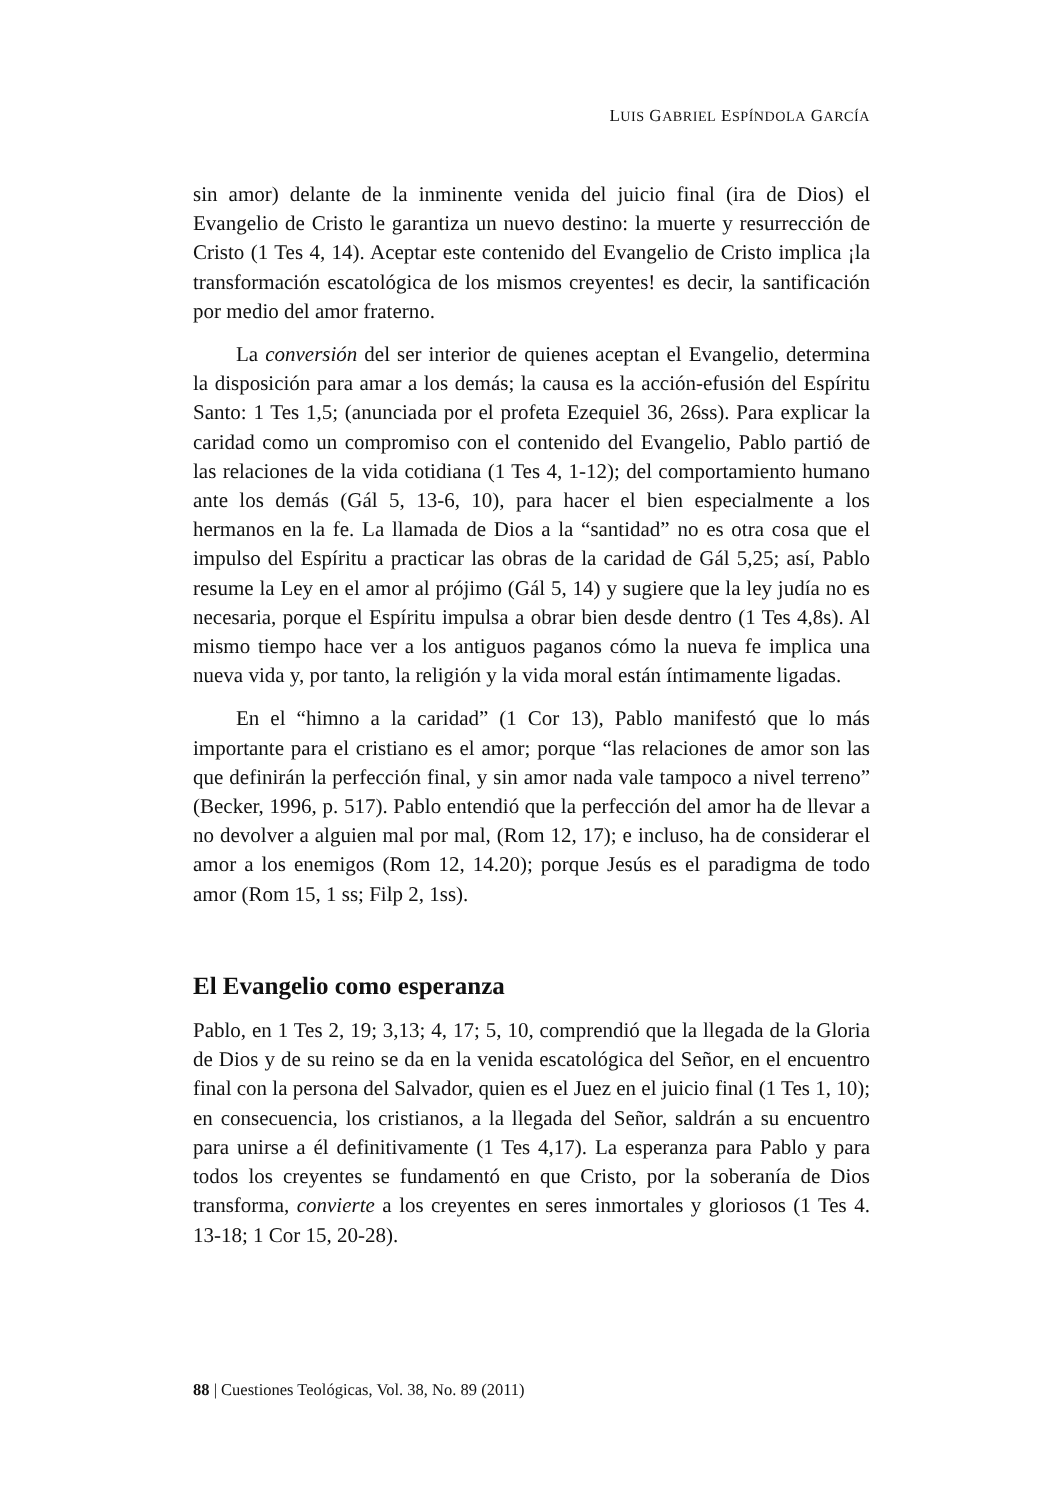LUIS GABRIEL ESPÍNDOLA GARCÍA
sin amor) delante de la inminente venida del juicio final (ira de Dios) el Evangelio de Cristo le garantiza un nuevo destino: la muerte y resurrección de Cristo (1 Tes 4, 14). Aceptar este contenido del Evangelio de Cristo implica ¡la transformación escatológica de los mismos creyentes! es decir, la santificación por medio del amor fraterno.
La conversión del ser interior de quienes aceptan el Evangelio, determina la disposición para amar a los demás; la causa es la acción-efusión del Espíritu Santo: 1 Tes 1,5; (anunciada por el profeta Ezequiel 36, 26ss). Para explicar la caridad como un compromiso con el contenido del Evangelio, Pablo partió de las relaciones de la vida cotidiana (1 Tes 4, 1-12); del comportamiento humano ante los demás (Gál 5, 13-6, 10), para hacer el bien especialmente a los hermanos en la fe. La llamada de Dios a la “santidad” no es otra cosa que el impulso del Espíritu a practicar las obras de la caridad de Gál 5,25; así, Pablo resume la Ley en el amor al prójimo (Gál 5, 14) y sugiere que la ley judía no es necesaria, porque el Espíritu impulsa a obrar bien desde dentro (1 Tes 4,8s). Al mismo tiempo hace ver a los antiguos paganos cómo la nueva fe implica una nueva vida y, por tanto, la religión y la vida moral están íntimamente ligadas.
En el “himno a la caridad” (1 Cor 13), Pablo manifestó que lo más importante para el cristiano es el amor; porque “las relaciones de amor son las que definirán la perfección final, y sin amor nada vale tampoco a nivel terreno” (Becker, 1996, p. 517). Pablo entendió que la perfección del amor ha de llevar a no devolver a alguien mal por mal, (Rom 12, 17); e incluso, ha de considerar el amor a los enemigos (Rom 12, 14.20); porque Jesús es el paradigma de todo amor (Rom 15, 1 ss; Filp 2, 1ss).
El Evangelio como esperanza
Pablo, en 1 Tes 2, 19; 3,13; 4, 17; 5, 10, comprendió que la llegada de la Gloria de Dios y de su reino se da en la venida escatológica del Señor, en el encuentro final con la persona del Salvador, quien es el Juez en el juicio final (1 Tes 1, 10); en consecuencia, los cristianos, a la llegada del Señor, saldrán a su encuentro para unirse a él definitivamente (1 Tes 4,17). La esperanza para Pablo y para todos los creyentes se fundamentó en que Cristo, por la soberanía de Dios transforma, convierte a los creyentes en seres inmortales y gloriosos (1 Tes 4. 13-18; 1 Cor 15, 20-28).
88 | Cuestiones Teológicas, Vol. 38, No. 89 (2011)